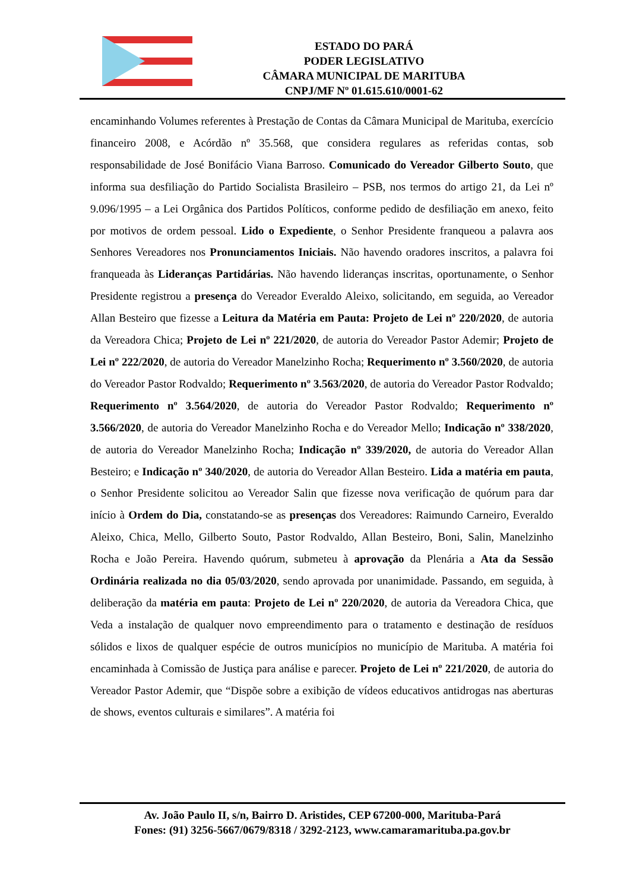ESTADO DO PARÁ
PODER LEGISLATIVO
CÂMARA MUNICIPAL DE MARITUBA
CNPJ/MF Nº 01.615.610/0001-62
encaminhando Volumes referentes à Prestação de Contas da Câmara Municipal de Marituba, exercício financeiro 2008, e Acórdão nº 35.568, que considera regulares as referidas contas, sob responsabilidade de José Bonifácio Viana Barroso. Comunicado do Vereador Gilberto Souto, que informa sua desfiliação do Partido Socialista Brasileiro – PSB, nos termos do artigo 21, da Lei nº 9.096/1995 – a Lei Orgânica dos Partidos Políticos, conforme pedido de desfiliação em anexo, feito por motivos de ordem pessoal. Lido o Expediente, o Senhor Presidente franqueou a palavra aos Senhores Vereadores nos Pronunciamentos Iniciais. Não havendo oradores inscritos, a palavra foi franqueada às Lideranças Partidárias. Não havendo lideranças inscritas, oportunamente, o Senhor Presidente registrou a presença do Vereador Everaldo Aleixo, solicitando, em seguida, ao Vereador Allan Besteiro que fizesse a Leitura da Matéria em Pauta: Projeto de Lei nº 220/2020, de autoria da Vereadora Chica; Projeto de Lei nº 221/2020, de autoria do Vereador Pastor Ademir; Projeto de Lei nº 222/2020, de autoria do Vereador Manelzinho Rocha; Requerimento nº 3.560/2020, de autoria do Vereador Pastor Rodvaldo; Requerimento nº 3.563/2020, de autoria do Vereador Pastor Rodvaldo; Requerimento nº 3.564/2020, de autoria do Vereador Pastor Rodvaldo; Requerimento nº 3.566/2020, de autoria do Vereador Manelzinho Rocha e do Vereador Mello; Indicação nº 338/2020, de autoria do Vereador Manelzinho Rocha; Indicação nº 339/2020, de autoria do Vereador Allan Besteiro; e Indicação nº 340/2020, de autoria do Vereador Allan Besteiro. Lida a matéria em pauta, o Senhor Presidente solicitou ao Vereador Salin que fizesse nova verificação de quórum para dar início à Ordem do Dia, constatando-se as presenças dos Vereadores: Raimundo Carneiro, Everaldo Aleixo, Chica, Mello, Gilberto Souto, Pastor Rodvaldo, Allan Besteiro, Boni, Salin, Manelzinho Rocha e João Pereira. Havendo quórum, submeteu à aprovação da Plenária a Ata da Sessão Ordinária realizada no dia 05/03/2020, sendo aprovada por unanimidade. Passando, em seguida, à deliberação da matéria em pauta: Projeto de Lei nº 220/2020, de autoria da Vereadora Chica, que Veda a instalação de qualquer novo empreendimento para o tratamento e destinação de resíduos sólidos e lixos de qualquer espécie de outros municípios no município de Marituba. A matéria foi encaminhada à Comissão de Justiça para análise e parecer. Projeto de Lei nº 221/2020, de autoria do Vereador Pastor Ademir, que “Dispõe sobre a exibição de vídeos educativos antidrogas nas aberturas de shows, eventos culturais e similares”. A matéria foi
Av. João Paulo II, s/n, Bairro D. Aristides, CEP 67200-000, Marituba-Pará
Fones: (91) 3256-5667/0679/8318 / 3292-2123, www.camaramarituba.pa.gov.br